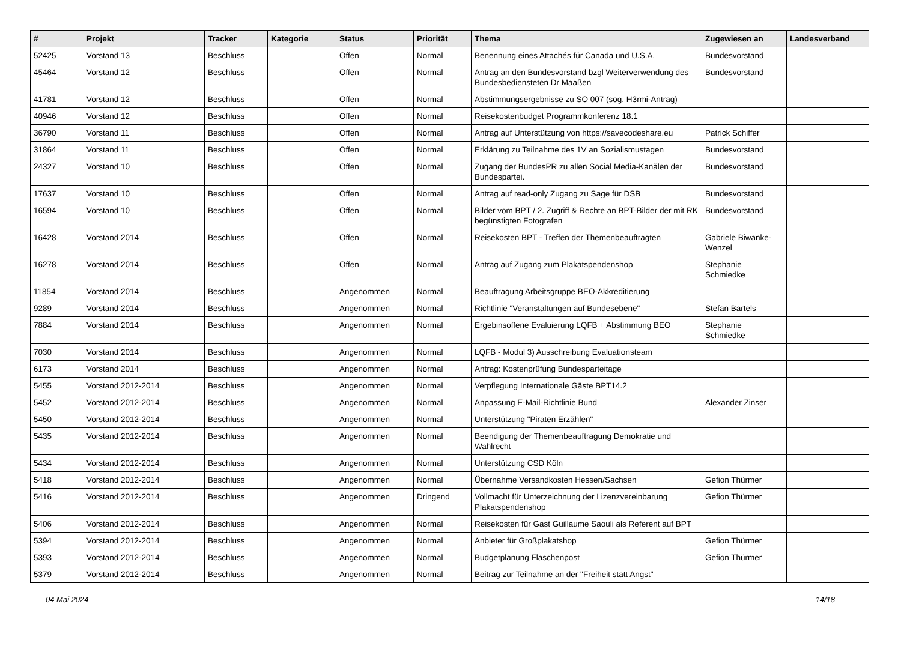| # | Projekt | Tracker | Kategorie | Status | Priorität | Thema | Zugewiesen an | Landesverband |
| --- | --- | --- | --- | --- | --- | --- | --- | --- |
| 52425 | Vorstand 13 | Beschluss | | Offen | Normal | Benennung eines Attachés für Canada und U.S.A. | Bundesvorstand | |
| 45464 | Vorstand 12 | Beschluss | | Offen | Normal | Antrag an den Bundesvorstand bzgl Weiterverwendung des Bundesbediensteten Dr Maaßen | Bundesvorstand | |
| 41781 | Vorstand 12 | Beschluss | | Offen | Normal | Abstimmungsergebnisse zu SO 007 (sog. H3rmi-Antrag) | | |
| 40946 | Vorstand 12 | Beschluss | | Offen | Normal | Reisekostenbudget Programmkonferenz 18.1 | | |
| 36790 | Vorstand 11 | Beschluss | | Offen | Normal | Antrag auf Unterstützung von https://savecodeshare.eu | Patrick Schiffer | |
| 31864 | Vorstand 11 | Beschluss | | Offen | Normal | Erklärung zu Teilnahme des 1V an Sozialismustagen | Bundesvorstand | |
| 24327 | Vorstand 10 | Beschluss | | Offen | Normal | Zugang der BundesPR zu allen Social Media-Kanälen der Bundespartei. | Bundesvorstand | |
| 17637 | Vorstand 10 | Beschluss | | Offen | Normal | Antrag auf read-only Zugang zu Sage für DSB | Bundesvorstand | |
| 16594 | Vorstand 10 | Beschluss | | Offen | Normal | Bilder vom BPT / 2. Zugriff & Rechte an BPT-Bilder der mit RK begünstigten Fotografen | Bundesvorstand | |
| 16428 | Vorstand 2014 | Beschluss | | Offen | Normal | Reisekosten BPT - Treffen der Themenbeauftragten | Gabriele Biwanke-Wenzel | |
| 16278 | Vorstand 2014 | Beschluss | | Offen | Normal | Antrag auf Zugang zum Plakatspendenshop | Stephanie Schmiedke | |
| 11854 | Vorstand 2014 | Beschluss | | Angenommen | Normal | Beauftragung Arbeitsgruppe BEO-Akkreditierung | | |
| 9289 | Vorstand 2014 | Beschluss | | Angenommen | Normal | Richtlinie "Veranstaltungen auf Bundesebene" | Stefan Bartels | |
| 7884 | Vorstand 2014 | Beschluss | | Angenommen | Normal | Ergebinsoffene Evaluierung LQFB + Abstimmung BEO | Stephanie Schmiedke | |
| 7030 | Vorstand 2014 | Beschluss | | Angenommen | Normal | LQFB - Modul 3) Ausschreibung Evaluationsteam | | |
| 6173 | Vorstand 2014 | Beschluss | | Angenommen | Normal | Antrag: Kostenprüfung Bundesparteitage | | |
| 5455 | Vorstand 2012-2014 | Beschluss | | Angenommen | Normal | Verpflegung Internationale Gäste BPT14.2 | | |
| 5452 | Vorstand 2012-2014 | Beschluss | | Angenommen | Normal | Anpassung E-Mail-Richtlinie Bund | Alexander Zinser | |
| 5450 | Vorstand 2012-2014 | Beschluss | | Angenommen | Normal | Unterstützung "Piraten Erzählen" | | |
| 5435 | Vorstand 2012-2014 | Beschluss | | Angenommen | Normal | Beendigung der Themenbeauftragung Demokratie und Wahlrecht | | |
| 5434 | Vorstand 2012-2014 | Beschluss | | Angenommen | Normal | Unterstützung CSD Köln | | |
| 5418 | Vorstand 2012-2014 | Beschluss | | Angenommen | Normal | Übernahme Versandkosten Hessen/Sachsen | Gefion Thürmer | |
| 5416 | Vorstand 2012-2014 | Beschluss | | Angenommen | Dringend | Vollmacht für Unterzeichnung der Lizenzvereinbarung Plakatspendenshop | Gefion Thürmer | |
| 5406 | Vorstand 2012-2014 | Beschluss | | Angenommen | Normal | Reisekosten für Gast Guillaume Saouli als Referent auf BPT | | |
| 5394 | Vorstand 2012-2014 | Beschluss | | Angenommen | Normal | Anbieter für Großplakatshop | Gefion Thürmer | |
| 5393 | Vorstand 2012-2014 | Beschluss | | Angenommen | Normal | Budgetplanung Flaschenpost | Gefion Thürmer | |
| 5379 | Vorstand 2012-2014 | Beschluss | | Angenommen | Normal | Beitrag zur Teilnahme an der "Freiheit statt Angst" | | |
04 Mai 2024 14/18